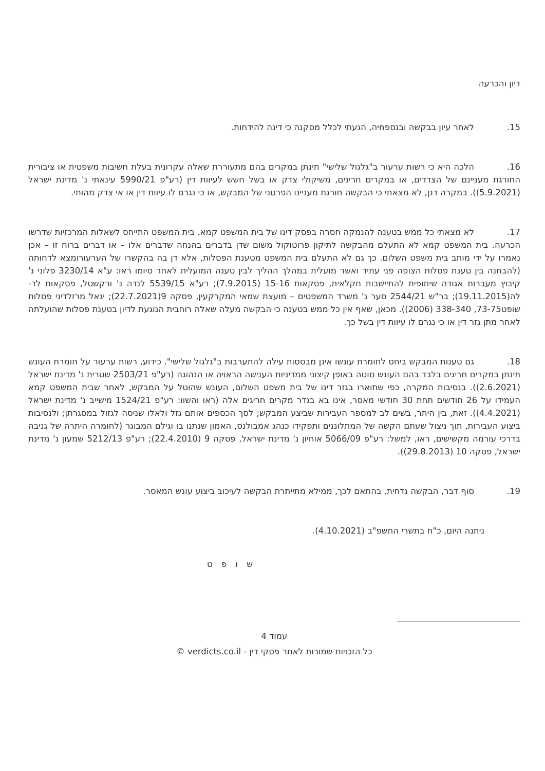דיון והכרעה
15. לאחר עיון בבקשה ובנספחיה, הגעתי לכלל מסקנה כי דינה להידחות.
16. הלכה היא כי רשות ערעור ב"גלגול שלישי" תינתן במקרים בהם מתעוררת שאלה עקרונית בעלת חשיבות משפטית או ציבורית החורגת מעניינם של הצדדים, או במקרים חריגים, משיקולי צדק או בשל חשש לעיוות דין (רע"פ 5990/21 עינאתי נ' מדינת ישראל (5.9.2021)). במקרה דנן, לא מצאתי כי הבקשה חורגת מעניינו הפרטני של המבקש, או כי נגרם לו עיוות דין או אי צדק מהותי.
17. לא מצאתי כל ממש בטענה להנמקה חסרה בפסק דינו של בית המשפט קמא. בית המשפט התייחס לשאלות המרכזיות שדרשו הכרעה. בית המשפט קמא לא התעלם מהבקשה לתיקון פרוטוקול משום שדן בדברים בהנחה שדברים אלו – או דברים ברוח זו – אכן נאמרו על ידי מותב בית משפט השלום. כך גם לא התעלם בית המשפט מטענת הפסלות, אלא דן בה בהקשרו של הערעורומצא לדחותה (להבחנה בין טענת פסלות הצופה פני עתיד ואשר מועלית במהלך ההליך לבין טענה המועלית לאחר סיומו ראו: ע"א 3230/14 פלוני נ' קיבוץ מעברות אגודה שיתופית להתיישבות חקלאית, פסקאות 15-16 (7.9.2015); רע"א 5539/15 לנדה נ' ורקשטל, פסקאות לד-לה(19.11.2015); בר"ש 2544/21 סער נ' משרד המשפטים – מועצת שמאי המקרקעין, פסקה 9(22.7.2021); יגאל מרזלדיני פסלות שופט73-75, 338-340 (2006)). מכאן, שאף אין כל ממש בטענה כי הבקשה מעלה שאלה רוחבית הנוגעת לדיון בטענת פסלות שהועלתה לאחר מתן גזר דין או כי נגרם לו עיוות דין בשל כך.
18. גם טענות המבקש ביחס לחומרת עונשו אינן מבססות עילה להתערבות ב"גלגול שלישי". כידוע, רשות ערעור על חומרת העונש תינתן במקרים חריגים בלבד בהם העונש סוטה באופן קיצוני ממדיניות הענישה הראויה או הנהוגה (רע"פ 2503/21 שטרית נ' מדינת ישראל (2.6.2021)). בנסיבות המקרה, כפי שתוארו בגזר דינו של בית משפט השלום, העונש שהוטל על המבקש, לאחר שבית המשפט קמא העמידו על 26 חודשים תחת 30 חודשי מאסר, אינו בא בגדר מקרים חריגים אלה (ראו והשוו: רע"פ 1524/21 מישייב נ' מדינת ישראל (4.4.2021)). זאת, בין היתר, בשים לב למספר העבירות שביצע המבקש; לסך הכספים אותם גזל ולאלו שניסה לגזול במסגרתן; ולנסיבות ביצוע העבירות, תוך ניצול שעתם הקשה של המתלוננים ותפקידו כנהג אמבולנס, האמון שנתנו בו וגילם המבוגר (לחומרה היתרה של גניבה בדרכי עורמה מקשישים, ראו, למשל: רע"פ 5066/09 אוחיון נ' מדינת ישראל, פסקה 9 (22.4.2010); רע"פ 5212/13 שמעון נ' מדינת ישראל, פסקה 10 (29.8.2013)).
19. סוף דבר, הבקשה נדחית. בהתאם לכך, ממילא מתייתרת הבקשה לעיכוב ביצוע עונש המאסר.
ניתנה היום, כ"ח בתשרי התשפ"ב (4.10.2021).
ש ו פ ט
עמוד 4
כל הזכויות שמורות לאתר פסקי דין - verdicts.co.il ©